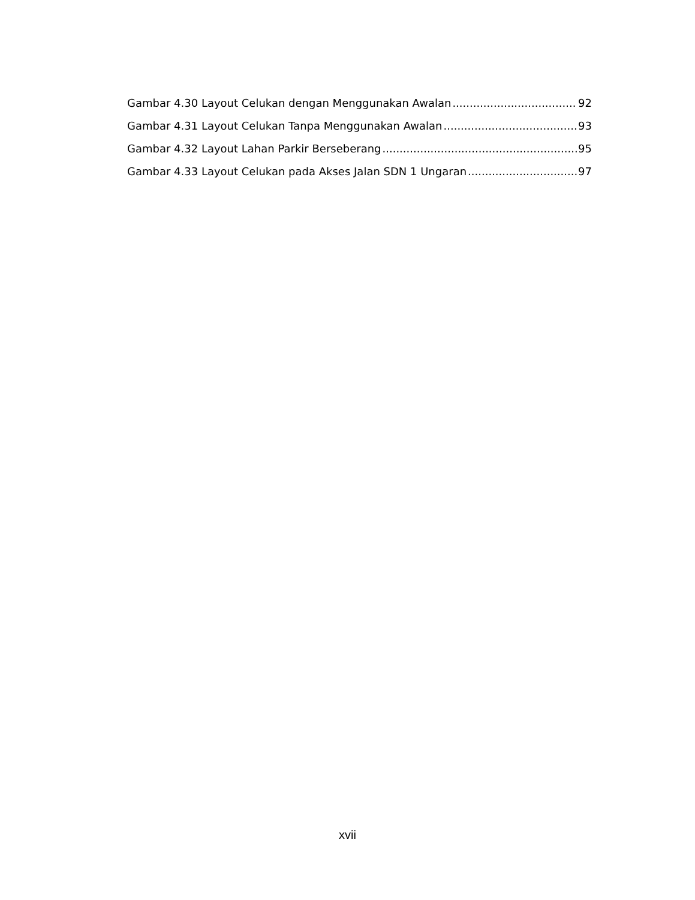Gambar 4.30 Layout Celukan dengan Menggunakan Awalan 92
Gambar 4.31 Layout Celukan Tanpa Menggunakan Awalan 93
Gambar 4.32 Layout Lahan Parkir Berseberang 95
Gambar 4.33 Layout Celukan pada Akses Jalan SDN 1 Ungaran 97
xvii